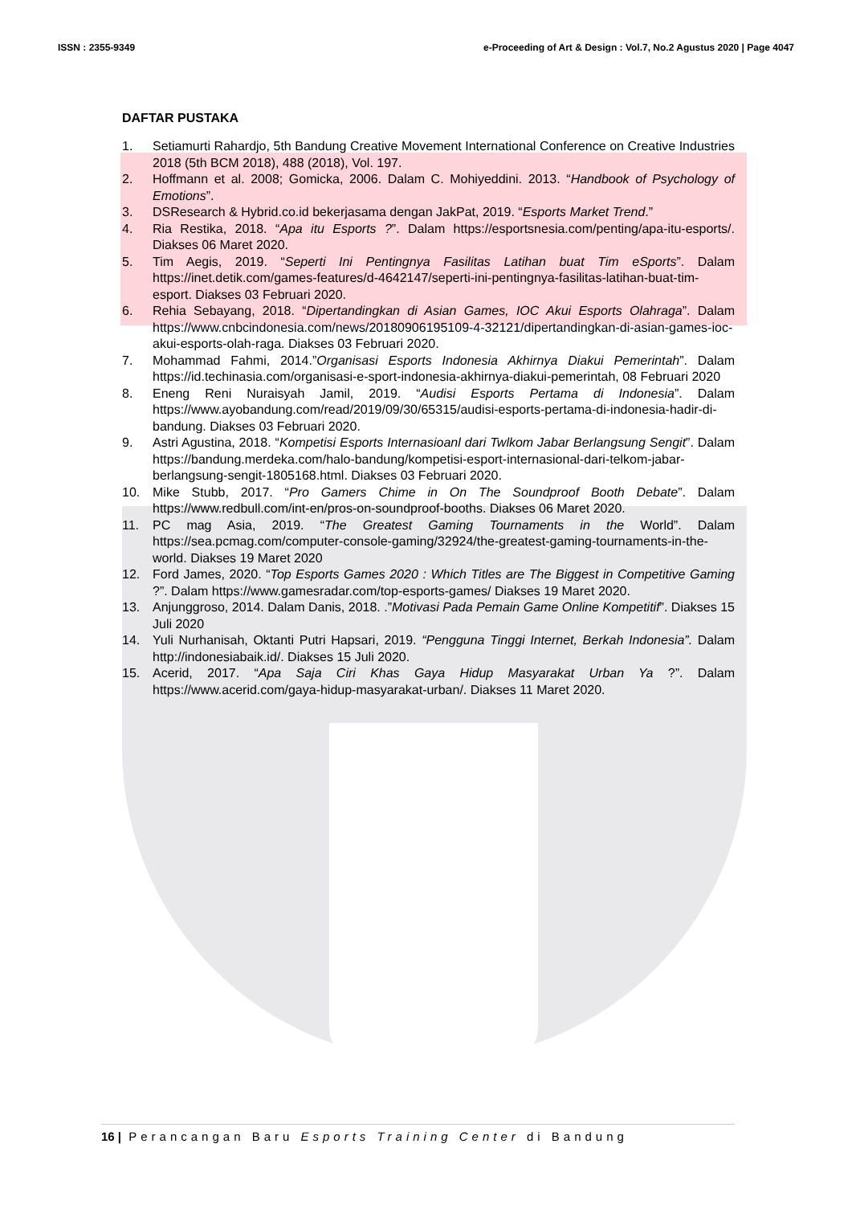ISSN : 2355-9349 e-Proceeding of Art & Design : Vol.7, No.2 Agustus 2020 | Page 4047
DAFTAR PUSTAKA
1. Setiamurti Rahardjo, 5th Bandung Creative Movement International Conference on Creative Industries 2018 (5th BCM 2018), 488 (2018), Vol. 197.
2. Hoffmann et al. 2008; Gomicka, 2006. Dalam C. Mohiyeddini. 2013. “Handbook of Psychology of Emotions”.
3. DSResearch & Hybrid.co.id bekerjasama dengan JakPat, 2019. “Esports Market Trend.”
4. Ria Restika, 2018. “Apa itu Esports ?”. Dalam https://esportsnesia.com/penting/apa-itu-esports/. Diakses 06 Maret 2020.
5. Tim Aegis, 2019. “Seperti Ini Pentingnya Fasilitas Latihan buat Tim eSports”. Dalam https://inet.detik.com/games-features/d-4642147/seperti-ini-pentingnya-fasilitas-latihan-buat-tim-esport. Diakses 03 Februari 2020.
6. Rehia Sebayang, 2018. “Dipertandingkan di Asian Games, IOC Akui Esports Olahraga”. Dalam https://www.cnbcindonesia.com/news/20180906195109-4-32121/dipertandingkan-di-asian-games-ioc-akui-esports-olah-raga. Diakses 03 Februari 2020.
7. Mohammad Fahmi, 2014.”Organisasi Esports Indonesia Akhirnya Diakui Pemerintah”. Dalam https://id.techinasia.com/organisasi-e-sport-indonesia-akhirnya-diakui-pemerintah, 08 Februari 2020
8. Eneng Reni Nuraisyah Jamil, 2019. “Audisi Esports Pertama di Indonesia”. Dalam https://www.ayobandung.com/read/2019/09/30/65315/audisi-esports-pertama-di-indonesia-hadir-di-bandung. Diakses 03 Februari 2020.
9. Astri Agustina, 2018. “Kompetisi Esports Internasioanl dari Twlkom Jabar Berlangsung Sengit”. Dalam https://bandung.merdeka.com/halo-bandung/kompetisi-esport-internasional-dari-telkom-jabar-berlangsung-sengit-1805168.html. Diakses 03 Februari 2020.
10. Mike Stubb, 2017. “Pro Gamers Chime in On The Soundproof Booth Debate”. Dalam https://www.redbull.com/int-en/pros-on-soundproof-booths. Diakses 06 Maret 2020.
11. PC mag Asia, 2019. “The Greatest Gaming Tournaments in the World”. Dalam https://sea.pcmag.com/computer-console-gaming/32924/the-greatest-gaming-tournaments-in-the-world. Diakses 19 Maret 2020
12. Ford James, 2020. “Top Esports Games 2020 : Which Titles are The Biggest in Competitive Gaming ?”. Dalam https://www.gamesradar.com/top-esports-games/ Diakses 19 Maret 2020.
13. Anjunggroso, 2014. Dalam Danis, 2018. .”Motivasi Pada Pemain Game Online Kompetitif”. Diakses 15 Juli 2020
14. Yuli Nurhanisah, Oktanti Putri Hapsari, 2019. “Pengguna Tinggi Internet, Berkah Indonesia”. Dalam http://indonesiabaik.id/. Diakses 15 Juli 2020.
15. Acerid, 2017. “Apa Saja Ciri Khas Gaya Hidup Masyarakat Urban Ya ?”. Dalam https://www.acerid.com/gaya-hidup-masyarakat-urban/. Diakses 11 Maret 2020.
16 | Perancangan Baru Esports Training Center di Bandung